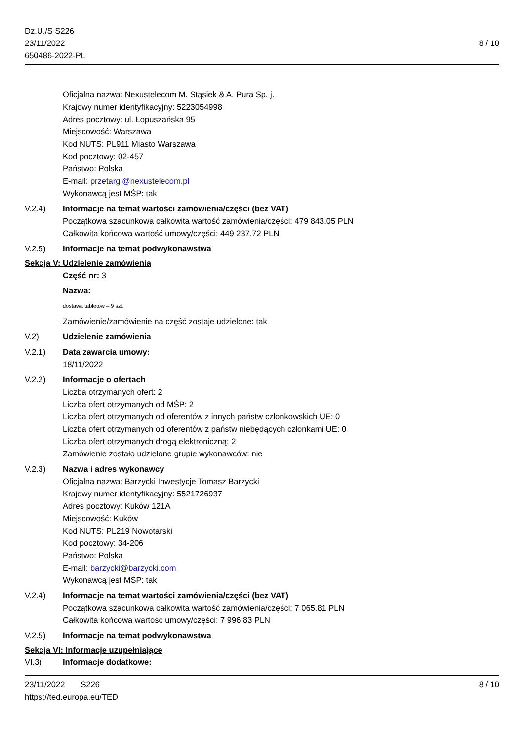Dz.U./S S226
23/11/2022
650486-2022-PL
8 / 10
Oficjalna nazwa: Nexustelecom M. Stąsiek & A. Pura Sp. j.
Krajowy numer identyfikacyjny: 5223054998
Adres pocztowy: ul. Łopuszańska 95
Miejscowość: Warszawa
Kod NUTS: PL911 Miasto Warszawa
Kod pocztowy: 02-457
Państwo: Polska
E-mail: przetargi@nexustelecom.pl
Wykonawcą jest MŚP: tak
V.2.4) Informacje na temat wartości zamówienia/części (bez VAT)
Początkowa szacunkowa całkowita wartość zamówienia/części: 479 843.05 PLN
Całkowita końcowa wartość umowy/części: 449 237.72 PLN
V.2.5) Informacje na temat podwykonawstwa
Sekcja V: Udzielenie zamówienia
Część nr: 3
Nazwa:
dostawa tabletów – 9 szt.
Zamówienie/zamówienie na część zostaje udzielone: tak
V.2) Udzielenie zamówienia
V.2.1) Data zawarcia umowy:
18/11/2022
V.2.2) Informacje o ofertach
Liczba otrzymanych ofert: 2
Liczba ofert otrzymanych od MŚP: 2
Liczba ofert otrzymanych od oferentów z innych państw członkowskich UE: 0
Liczba ofert otrzymanych od oferentów z państw niebędących członkami UE: 0
Liczba ofert otrzymanych drogą elektroniczną: 2
Zamówienie zostało udzielone grupie wykonawców: nie
V.2.3) Nazwa i adres wykonawcy
Oficjalna nazwa: Barzycki Inwestycje Tomasz Barzycki
Krajowy numer identyfikacyjny: 5521726937
Adres pocztowy: Kuków 121A
Miejscowość: Kuków
Kod NUTS: PL219 Nowotarski
Kod pocztowy: 34-206
Państwo: Polska
E-mail: barzycki@barzycki.com
Wykonawcą jest MŚP: tak
V.2.4) Informacje na temat wartości zamówienia/części (bez VAT)
Początkowa szacunkowa całkowita wartość zamówienia/części: 7 065.81 PLN
Całkowita końcowa wartość umowy/części: 7 996.83 PLN
V.2.5) Informacje na temat podwykonawstwa
Sekcja VI: Informacje uzupełniające
VI.3) Informacje dodatkowe:
23/11/2022 S226 8 / 10
https://ted.europa.eu/TED